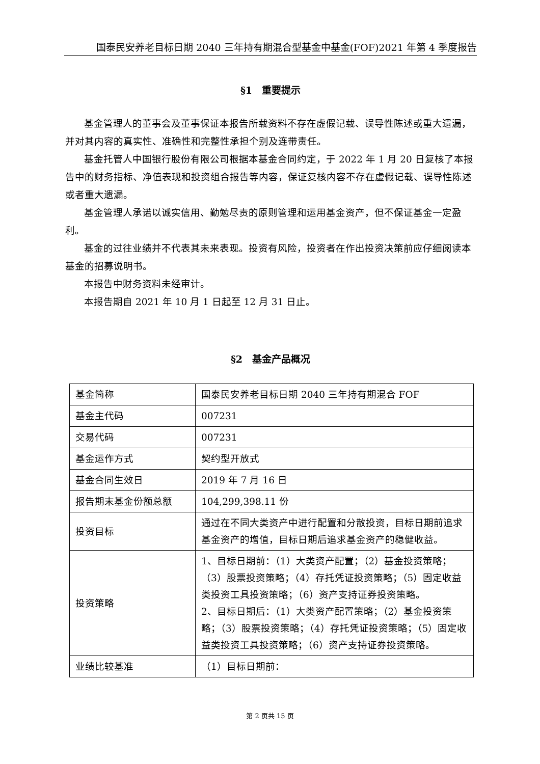国泰民安养老目标日期 2040 三年持有期混合型基金中基金(FOF)2021 年第 4 季度报告
§1　重要提示
基金管理人的董事会及董事保证本报告所载资料不存在虚假记载、误导性陈述或重大遗漏，并对其内容的真实性、准确性和完整性承担个别及连带责任。
基金托管人中国银行股份有限公司根据本基金合同约定，于 2022 年 1 月 20 日复核了本报告中的财务指标、净值表现和投资组合报告等内容，保证复核内容不存在虚假记载、误导性陈述或者重大遗漏。
基金管理人承诺以诚实信用、勤勉尽责的原则管理和运用基金资产，但不保证基金一定盈利。
基金的过往业绩并不代表其未来表现。投资有风险，投资者在作出投资决策前应仔细阅读本基金的招募说明书。
本报告中财务资料未经审计。
本报告期自 2021 年 10 月 1 日起至 12 月 31 日止。
§2　基金产品概况
| 基金简称 | 国泰民安养老目标日期 2040 三年持有期混合 FOF |
| 基金主代码 | 007231 |
| 交易代码 | 007231 |
| 基金运作方式 | 契约型开放式 |
| 基金合同生效日 | 2019 年 7 月 16 日 |
| 报告期末基金份额总额 | 104,299,398.11 份 |
| 投资目标 | 通过在不同大类资产中进行配置和分散投资，目标日期前追求基金资产的增值，目标日期后追求基金资产的稳健收益。 |
| 投资策略 | 1、目标日期前：（1）大类资产配置；（2）基金投资策略；（3）股票投资策略；（4）存托凭证投资策略；（5）固定收益类投资工具投资策略；（6）资产支持证券投资策略。 2、目标日期后：（1）大类资产配置策略；（2）基金投资策略；（3）股票投资策略；（4）存托凭证投资策略；（5）固定收益类投资工具投资策略；（6）资产支持证券投资策略。 |
| 业绩比较基准 | （1）目标日期前： |
第 2 页共 15 页